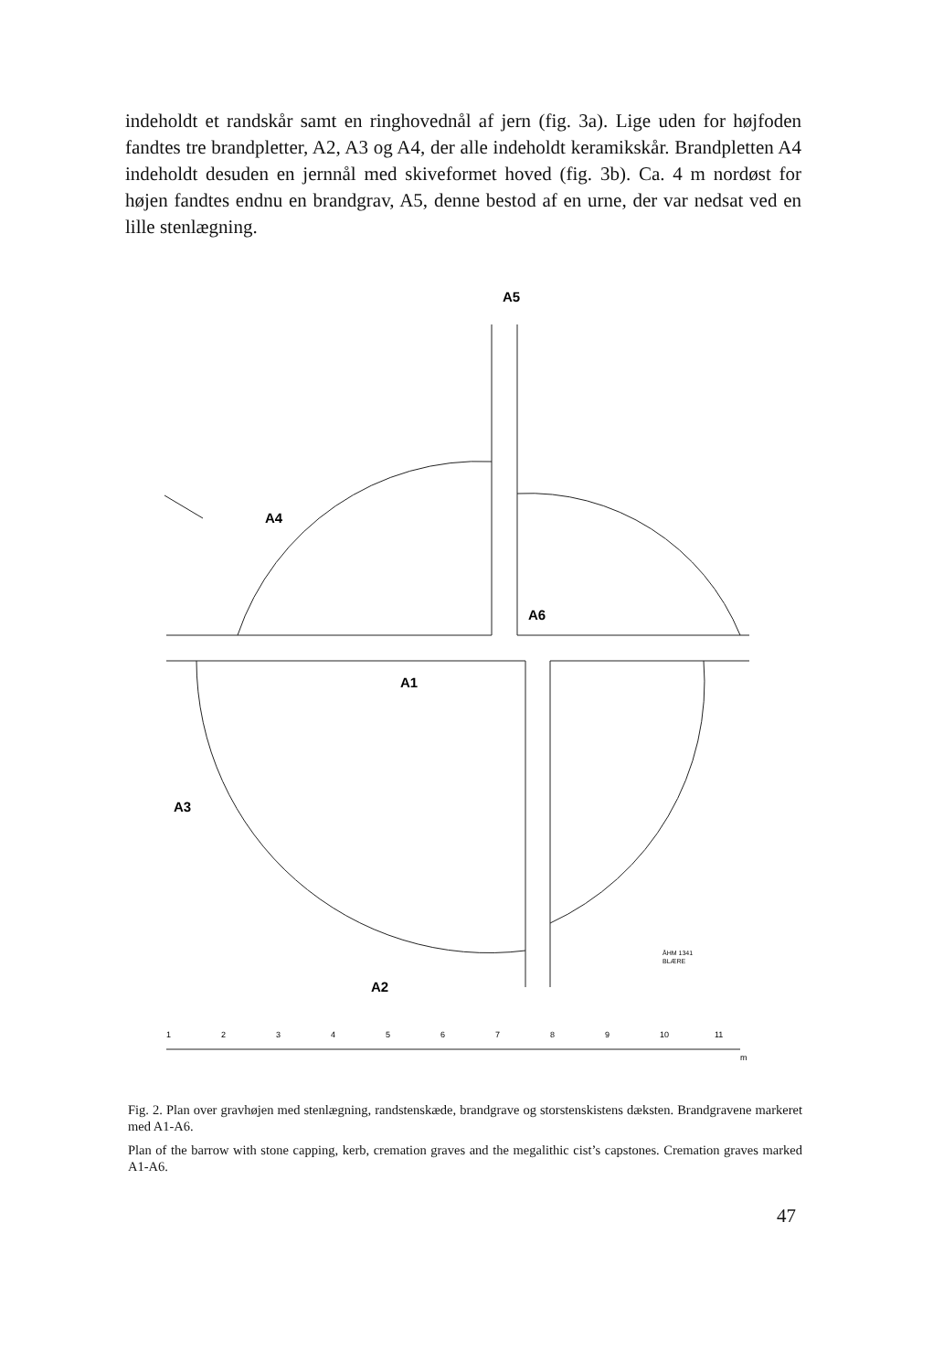indeholdt et randskår samt en ringhovednål af jern (fig. 3a). Lige uden for højfoden fandtes tre brandpletter, A2, A3 og A4, der alle indeholdt keramikskår. Brandpletten A4 indeholdt desuden en jernnål med skiveformet hoved (fig. 3b). Ca. 4 m nordøst for højen fandtes endnu en brandgrav, A5, denne bestod af en urne, der var nedsat ved en lille stenlægning.
A5
A4
A6
A1
A3
A2
1
2
3
4
5
6
7
8
9
10
11
m
ÅHM 1341
BLÆRE
Fig. 2. Plan over gravhøjen med stenlægning, randstenskæde, brandgrave og storstenskistens dæksten. Brandgravene markeret med A1-A6.
Plan of the barrow with stone capping, kerb, cremation graves and the megalithic cist’s capstones. Cremation graves marked A1-A6.
47